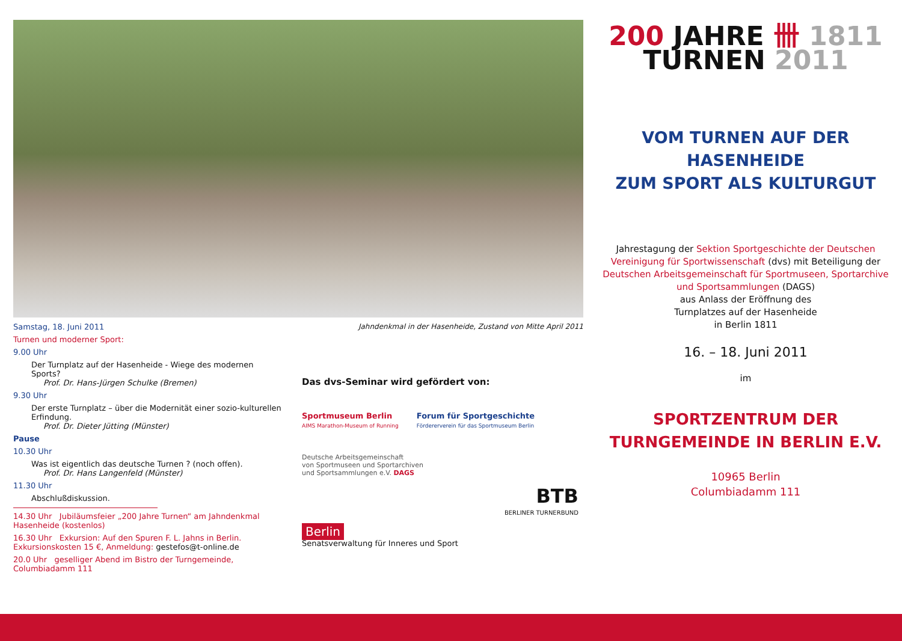Samstag, 18. Juni 2011 Jahndenkmal in der Hasenheide, Zustand von Mitte April 2011
Turnen und moderner Sport:
9.00 Uhr
Der Turnplatz auf der Hasenheide - Wiege des modernen Sports?
Prof. Dr. Hans-Jürgen Schulke (Bremen)
9.30 Uhr
Der erste Turnplatz – über die Modernität einer sozio-kulturellen Erfindung.
Prof. Dr. Dieter Jütting (Münster)
Pause
10.30 Uhr
Was ist eigentlich das deutsche Turnen ? (noch offen).
Prof. Dr. Hans Langenfeld (Münster)
11.30 Uhr
Abschlußdiskussion.
14.30 Uhr Jubiläumsfeier „200 Jahre Turnen“ am Jahndenkmal Hasenheide (kostenlos)
16.30 Uhr Exkursion: Auf den Spuren F. L. Jahns in Berlin. Exkursionskosten 15 €, Anmeldung: gestefos@t-online.de
20.0 Uhr geselliger Abend im Bistro der Turngemeinde, Columbiadamm 111
Das dvs-Seminar wird gefördert von:
Sportmuseum Berlin
AIMS Marathon-Museum of Running
Forum für Sportgeschichte
Fördererverein für das Sportmuseum Berlin
Deutsche Arbeitsgemeinschaft
von Sportmuseen und Sportarchiven
und Sportsammlungen e.V. DAGS
BTB
BERLINER TURNERBUND
Berlin
Senatsverwaltung für Inneres und Sport
200 JAHRE 卌 1811
TURNEN 2011
VOM TURNEN AUF DER HASENHEIDE
ZUM SPORT ALS KULTURGUT
Jahrestagung der Sektion Sportgeschichte der Deutschen Vereinigung für Sportwissenschaft (dvs) mit Beteiligung der Deutschen Arbeitsgemeinschaft für Sportmuseen, Sportarchive und Sportsammlungen (DAGS)
aus Anlass der Eröffnung des
Turnplatzes auf der Hasenheide
in Berlin 1811
16. – 18. Juni 2011
im
SPORTZENTRUM DER
TURNGEMEINDE IN BERLIN E.V.
10965 Berlin
Columbiadamm 111